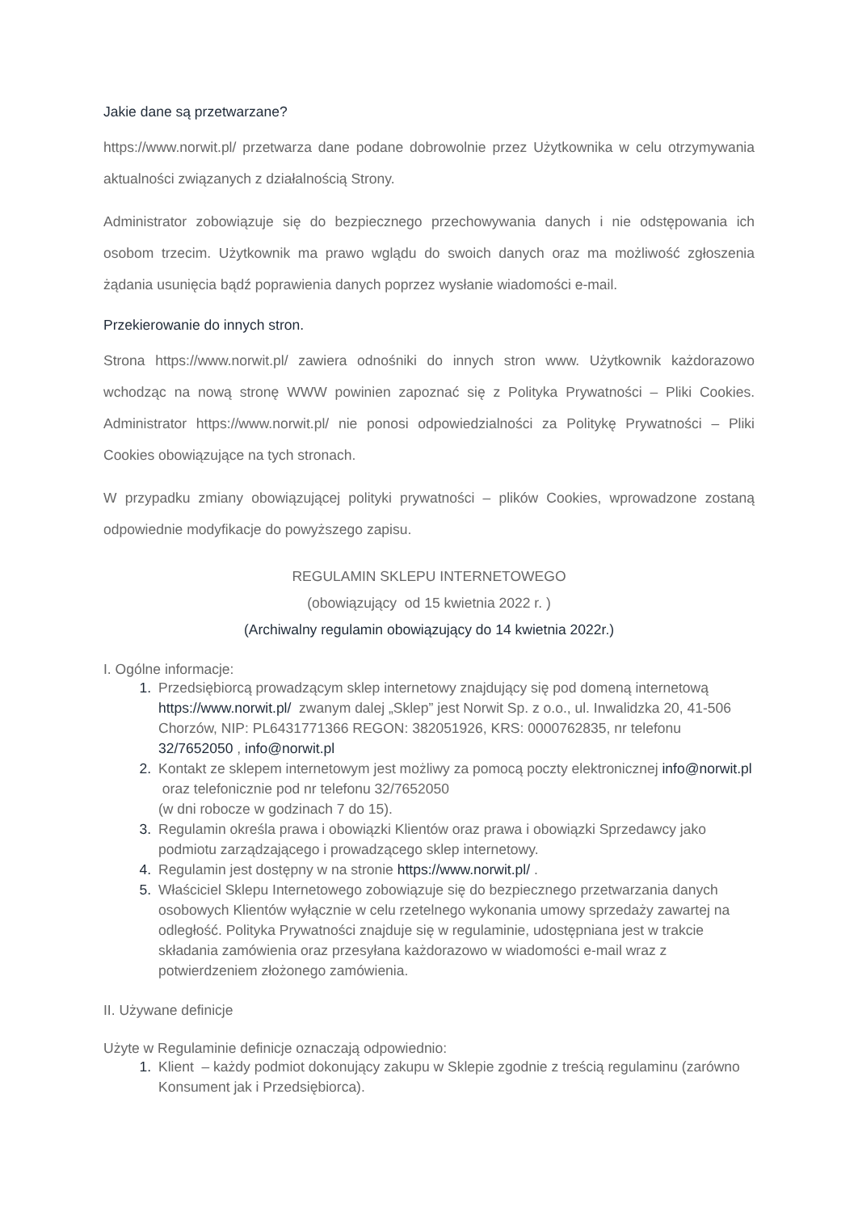Jakie dane są przetwarzane?
https://www.norwit.pl/ przetwarza dane podane dobrowolnie przez Użytkownika w celu otrzymywania aktualności związanych z działalnością Strony.
Administrator zobowiązuje się do bezpiecznego przechowywania danych i nie odstępowania ich osobom trzecim. Użytkownik ma prawo wglądu do swoich danych oraz ma możliwość zgłoszenia żądania usunięcia bądź poprawienia danych poprzez wysłanie wiadomości e-mail.
Przekierowanie do innych stron.
Strona https://www.norwit.pl/ zawiera odnośniki do innych stron www. Użytkownik każdorazowo wchodząc na nową stronę WWW powinien zapoznać się z Polityka Prywatności – Pliki Cookies. Administrator https://www.norwit.pl/ nie ponosi odpowiedzialności za Politykę Prywatności – Pliki Cookies obowiązujące na tych stronach.
W przypadku zmiany obowiązującej polityki prywatności – plików Cookies, wprowadzone zostaną odpowiednie modyfikacje do powyższego zapisu.
REGULAMIN SKLEPU INTERNETOWEGO
(obowiązujący od 15 kwietnia 2022 r. )
(Archiwalny regulamin obowiązujący do 14 kwietnia 2022r.)
I. Ogólne informacje:
Przedsiębiorcą prowadzącym sklep internetowy znajdujący się pod domeną internetową https://www.norwit.pl/ zwanym dalej „Sklep” jest Norwit Sp. z o.o., ul. Inwalidzka 20, 41-506 Chorzów, NIP: PL6431771366 REGON: 382051926, KRS: 0000762835, nr telefonu 32/7652050 , info@norwit.pl
Kontakt ze sklepem internetowym jest możliwy za pomocą poczty elektronicznej info@norwit.pl oraz telefonicznie pod nr telefonu 32/7652050
(w dni robocze w godzinach 7 do 15).
Regulamin określa prawa i obowiązki Klientów oraz prawa i obowiązki Sprzedawcy jako podmiotu zarządzającego i prowadzącego sklep internetowy.
Regulamin jest dostępny w na stronie https://www.norwit.pl/ .
Właściciel Sklepu Internetowego zobowiązuje się do bezpiecznego przetwarzania danych osobowych Klientów wyłącznie w celu rzetelnego wykonania umowy sprzedaży zawartej na odległość. Polityka Prywatności znajduje się w regulaminie, udostępniana jest w trakcie składania zamówienia oraz przesyłana każdorazowo w wiadomości e-mail wraz z potwierdzeniem złożonego zamówienia.
II. Używane definicje
Użyte w Regulaminie definicje oznaczają odpowiednio:
Klient – każdy podmiot dokonujący zakupu w Sklepie zgodnie z treścią regulaminu (zarówno Konsument jak i Przedsiębiorca).